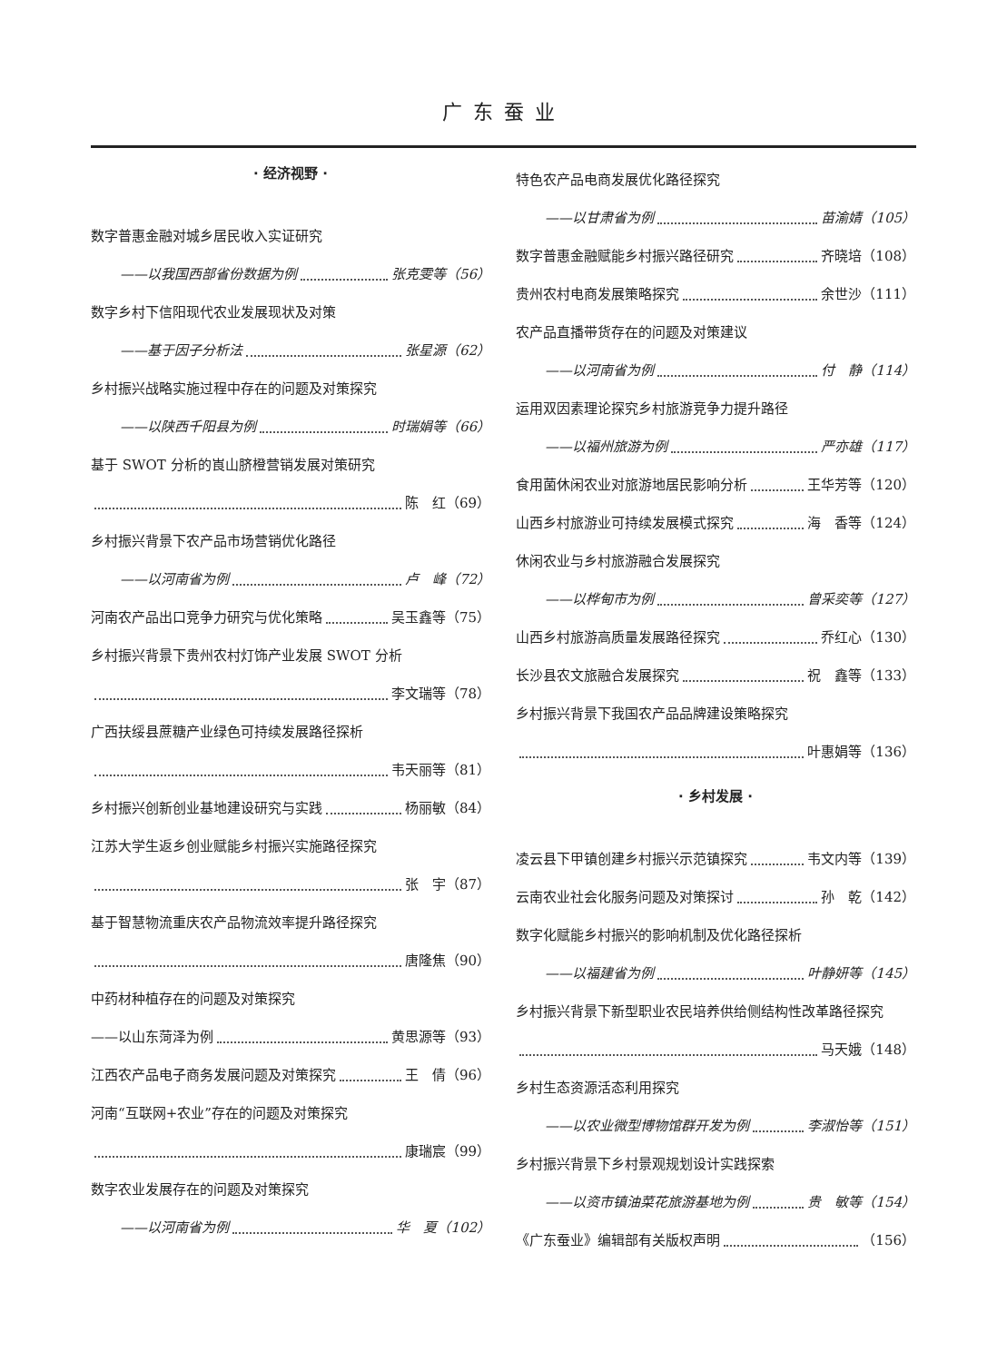广东蚕业
· 经济视野 ·
数字普惠金融对城乡居民收入实证研究
——以我国西部省份数据为例 张克雯等（56）
数字乡村下信阳现代农业发展现状及对策
——基于因子分析法 张星源（62）
乡村振兴战略实施过程中存在的问题及对策探究
——以陕西千阳县为例 时瑞娟等（66）
基于 SWOT 分析的崀山脐橙营销发展对策研究
陈　红（69）
乡村振兴背景下农产品市场营销优化路径
——以河南省为例 卢　峰（72）
河南农产品出口竞争力研究与优化策略 吴玉鑫等（75）
乡村振兴背景下贵州农村灯饰产业发展 SWOT 分析
李文瑞等（78）
广西扶绥县蔗糖产业绿色可持续发展路径探析
韦天丽等（81）
乡村振兴创新创业基地建设研究与实践 杨丽敏（84）
江苏大学生返乡创业赋能乡村振兴实施路径探究
张　宇（87）
基于智慧物流重庆农产品物流效率提升路径探究
唐隆焦（90）
中药材种植存在的问题及对策探究
——以山东菏泽为例 黄思源等（93）
江西农产品电子商务发展问题及对策探究 王　倩（96）
河南“互联网+农业”存在的问题及对策探究
康瑞宸（99）
数字农业发展存在的问题及对策探究
——以河南省为例 华　夏（102）
特色农产品电商发展优化路径探究
——以甘肃省为例 苗渝婧（105）
数字普惠金融赋能乡村振兴路径研究 齐晓培（108）
贵州农村电商发展策略探究 余世沙（111）
农产品直播带货存在的问题及对策建议
——以河南省为例 付　静（114）
运用双因素理论探究乡村旅游竞争力提升路径
——以福州旅游为例 严亦雄（117）
食用菌休闲农业对旅游地居民影响分析 王华芳等（120）
山西乡村旅游业可持续发展模式探究 海　香等（124）
休闲农业与乡村旅游融合发展探究
——以桦甸市为例 曾采奕等（127）
山西乡村旅游高质量发展路径探究 乔红心（130）
长沙县农文旅融合发展探究 祝　鑫等（133）
乡村振兴背景下我国农产品品牌建设策略探究
叶惠娟等（136）
· 乡村发展 ·
凌云县下甲镇创建乡村振兴示范镇探究 韦文内等（139）
云南农业社会化服务问题及对策探讨 孙　乾（142）
数字化赋能乡村振兴的影响机制及优化路径探析
——以福建省为例 叶静妍等（145）
乡村振兴背景下新型职业农民培养供给侧结构性改革路径探究
马天娥（148）
乡村生态资源活态利用探究
——以农业微型博物馆群开发为例 李淑怡等（151）
乡村振兴背景下乡村景观规划设计实践探索
——以资市镇油菜花旅游基地为例 贵　敏等（154）
《广东蚕业》编辑部有关版权声明 （156）